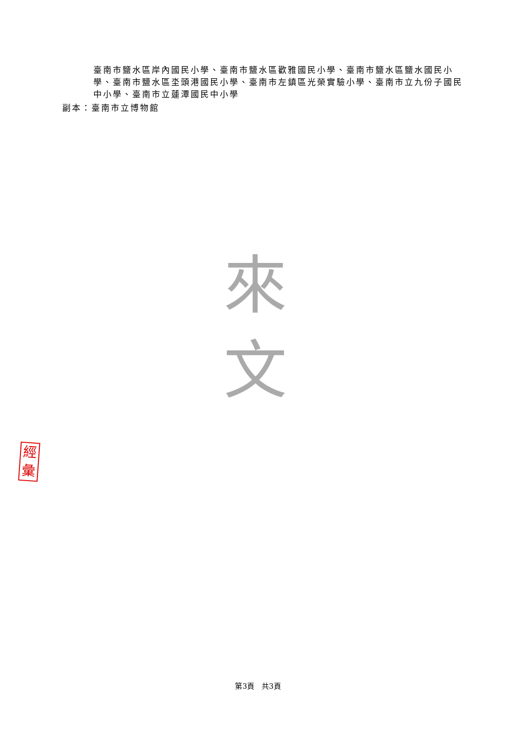臺南市鹽水區岸內國民小學、臺南市鹽水區歡雅國民小學、臺南市鹽水區鹽水國民小學、臺南市鹽水區坔頭港國民小學、臺南市左鎮區光榮實驗小學、臺南市立九份子國民中小學、臺南市立蓮潭國民中小學
副本：臺南市立博物館
來
文
經
彙
第3頁　共3頁